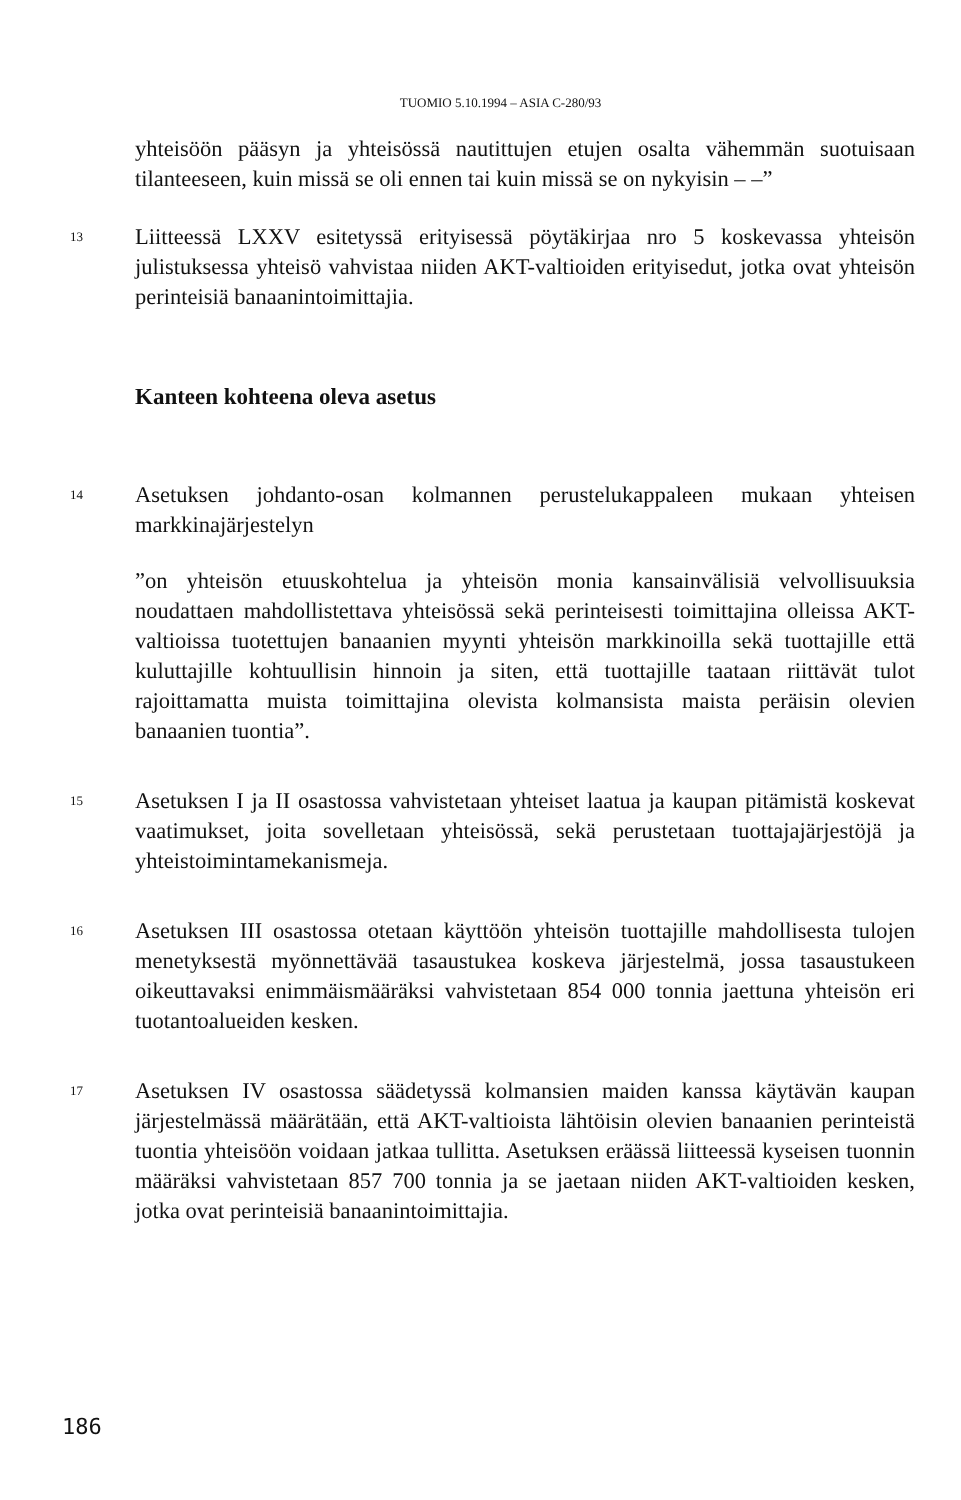TUOMIO 5.10.1994 – ASIA C-280/93
yhteisöön pääsyn ja yhteisössä nautittujen etujen osalta vähemmän suotuisaan tilanteeseen, kuin missä se oli ennen tai kuin missä se on nykyisin – –”
13
Liitteessä LXXV esitetyssä erityisessä pöytäkirjaa nro 5 koskevassa yhteisön julistuksessa yhteisö vahvistaa niiden AKT-valtioiden erityisedut, jotka ovat yhteisön perinteisiä banaanintoimittajia.
Kanteen kohteena oleva asetus
14
Asetuksen johdanto-osan kolmannen perustelukappaleen mukaan yhteisen markkinajärjestelyn
”on yhteisön etuuskohtelua ja yhteisön monia kansainvälisiä velvollisuuksia noudattaen mahdollistettava yhteisössä sekä perinteisesti toimittajina olleissa AKT-valtioissa tuotettujen banaanien myynti yhteisön markkinoilla sekä tuottajille että kuluttajille kohtuullisin hinnoin ja siten, että tuottajille taataan riittävät tulot rajoittamatta muista toimittajina olevista kolmansista maista peräisin olevien banaanien tuontia”.
15
Asetuksen I ja II osastossa vahvistetaan yhteiset laatua ja kaupan pitämistä koskevat vaatimukset, joita sovelletaan yhteisössä, sekä perustetaan tuottajajärjestöjä ja yhteistoimintamekanismeja.
16
Asetuksen III osastossa otetaan käyttöön yhteisön tuottajille mahdollisesta tulojen menetyksestä myönnettävää tasaustukea koskeva järjestelmä, jossa tasaustukeen oikeuttavaksi enimmäismääräksi vahvistetaan 854 000 tonnia jaettuna yhteisön eri tuotantoalueiden kesken.
17
Asetuksen IV osastossa säädetyssä kolmansien maiden kanssa käytävän kaupan järjestelmässä määrätään, että AKT-valtioista lähtöisin olevien banaanien perinteistä tuontia yhteisöön voidaan jatkaa tullitta. Asetuksen eräässä liitteessä kyseisen tuonnin määräksi vahvistetaan 857 700 tonnia ja se jaetaan niiden AKT-valtioiden kesken, jotka ovat perinteisiä banaanintoimittajia.
186